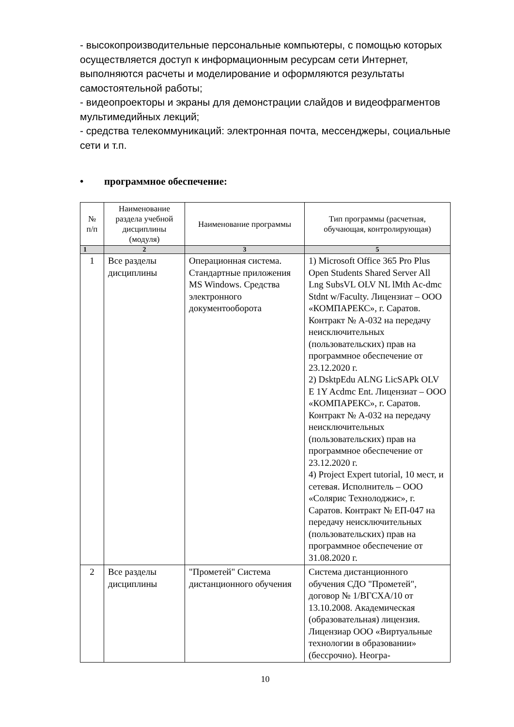- высокопроизводительные персональные компьютеры, с помощью которых осуществляется доступ к информационным ресурсам сети Интернет, выполняются расчеты и моделирование и оформляются результаты самостоятельной работы;
- видеопроекторы и экраны для демонстрации слайдов и видеофрагментов мультимедийных лекций;
- средства телекоммуникаций: электронная почта, мессенджеры, социальные сети и т.п.
• программное обеспечение:
| № п/п | Наименование раздела учебной дисциплины (модуля) | Наименование программы | Тип программы (расчетная, обучающая, контролирующая) |
| --- | --- | --- | --- |
| 1 | 2 | 3 | 5 |
| 1 | Все разделы дисциплины | Операционная система. Стандартные приложения MS Windows. Средства электронного документооборота | 1) Microsoft Office 365 Pro Plus Open Students Shared Server All Lng SubsVL OLV NL lMth Ac-dmc Stdnt w/Faculty. Лицензиат – ООО «КОМПАРЕКС», г. Саратов. Контракт № А-032 на передачу неисключительных (пользовательских) прав на программное обеспечение от 23.12.2020 г. 2) DsktpEdu ALNG LicSAPk OLV E 1Y Acdmc Ent. Лицензиат – ООО «КОМПАРЕКС», г. Саратов. Контракт № А-032 на передачу неисключительных (пользовательских) прав на программное обеспечение от 23.12.2020 г. 4) Project Expert tutorial, 10 мест, и сетевая. Исполнитель – ООО «Солярис Технолоджис», г. Саратов. Контракт № ЕП-047 на передачу неисключительных (пользовательских) прав на программное обеспечение от 31.08.2020 г. |
| 2 | Все разделы дисциплины | "Прометей" Система дистанционного обучения | Система дистанционного обучения СДО "Прометей", договор № 1/ВГСХА/10 от 13.10.2008. Академическая (образовательная) лицензия. Лицензиар ООО «Виртуальные технологии в образовании» (бессрочно). Неогра- |
10